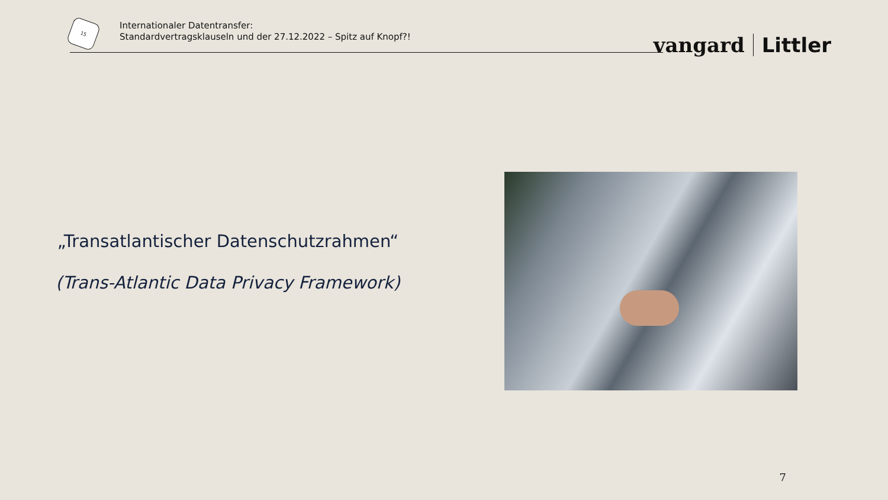15
Internationaler Datentransfer:
Standardvertragsklauseln und der 27.12.2022 – Spitz auf Knopf?!
vangard Littler
„Transatlantischer Datenschutzrahmen“
(Trans-Atlantic Data Privacy Framework)
7